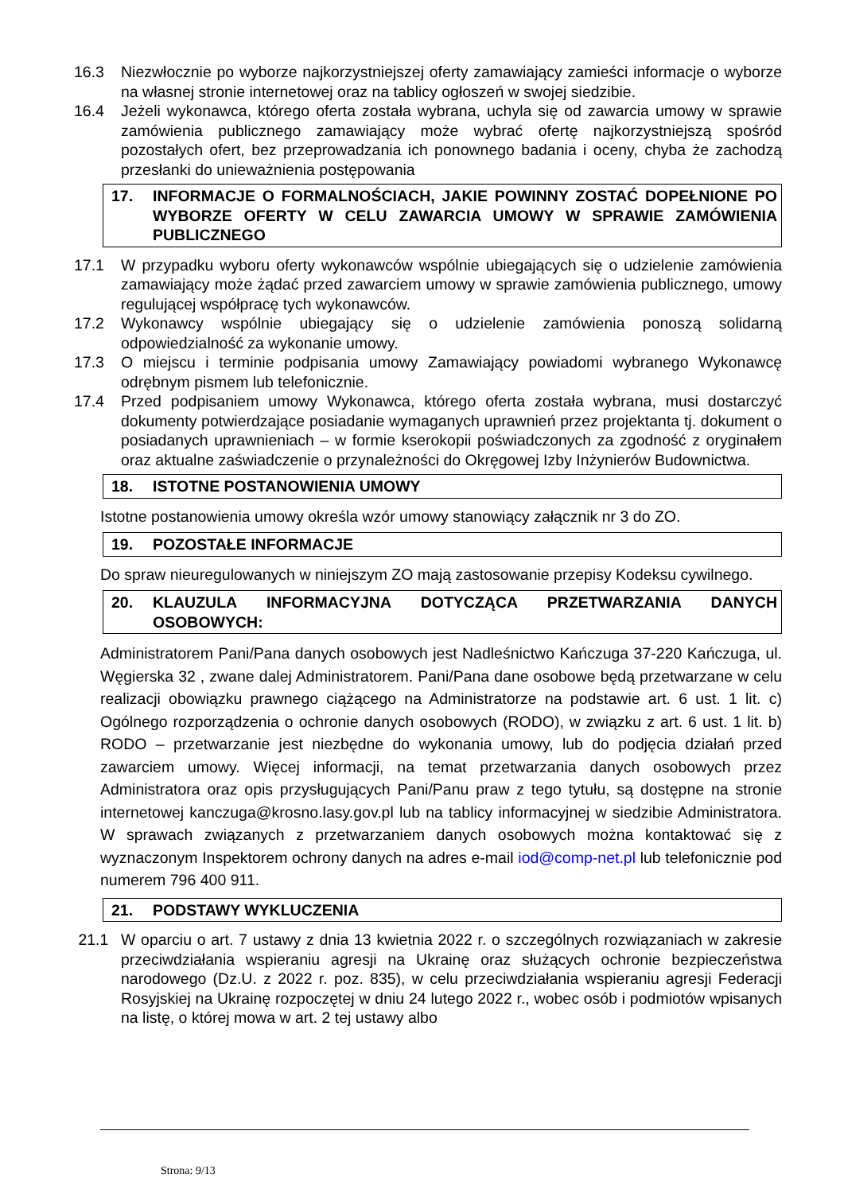16.3 Niezwłocznie po wyborze najkorzystniejszej oferty zamawiający zamieści informacje o wyborze na własnej stronie internetowej oraz na tablicy ogłoszeń w swojej siedzibie.
16.4 Jeżeli wykonawca, którego oferta została wybrana, uchyla się od zawarcia umowy w sprawie zamówienia publicznego zamawiający może wybrać ofertę najkorzystniejszą spośród pozostałych ofert, bez przeprowadzania ich ponownego badania i oceny, chyba że zachodzą przesłanki do unieważnienia postępowania
17. INFORMACJE O FORMALNOŚCIACH, JAKIE POWINNY ZOSTAĆ DOPEŁNIONE PO WYBORZE OFERTY W CELU ZAWARCIA UMOWY W SPRAWIE ZAMÓWIENIA PUBLICZNEGO
17.1 W przypadku wyboru oferty wykonawców wspólnie ubiegających się o udzielenie zamówienia zamawiający może żądać przed zawarciem umowy w sprawie zamówienia publicznego, umowy regulującej współpracę tych wykonawców.
17.2 Wykonawcy wspólnie ubiegający się o udzielenie zamówienia ponoszą solidarną odpowiedzialność za wykonanie umowy.
17.3 O miejscu i terminie podpisania umowy Zamawiający powiadomi wybranego Wykonawcę odrębnym pismem lub telefonicznie.
17.4 Przed podpisaniem umowy Wykonawca, którego oferta została wybrana, musi dostarczyć dokumenty potwierdzające posiadanie wymaganych uprawnień przez projektanta tj. dokument o posiadanych uprawnieniach – w formie kserokopii poświadczonych za zgodność z oryginałem oraz aktualne zaświadczenie o przynależności do Okręgowej Izby Inżynierów Budownictwa.
18. ISTOTNE POSTANOWIENIA UMOWY
Istotne postanowienia umowy określa wzór umowy stanowiący załącznik nr 3 do ZO.
19. POZOSTAŁE INFORMACJE
Do spraw nieuregulowanych w niniejszym ZO mają zastosowanie przepisy Kodeksu cywilnego.
20. KLAUZULA INFORMACYJNA DOTYCZĄCA PRZETWARZANIA DANYCH OSOBOWYCH:
Administratorem Pani/Pana danych osobowych jest Nadleśnictwo Kańczuga 37-220 Kańczuga, ul. Węgierska 32 , zwane dalej Administratorem. Pani/Pana dane osobowe będą przetwarzane w celu realizacji obowiązku prawnego ciążącego na Administratorze na podstawie art. 6 ust. 1 lit. c) Ogólnego rozporządzenia o ochronie danych osobowych (RODO), w związku z art. 6 ust. 1 lit. b) RODO – przetwarzanie jest niezbędne do wykonania umowy, lub do podjęcia działań przed zawarciem umowy. Więcej informacji, na temat przetwarzania danych osobowych przez Administratora oraz opis przysługujących Pani/Panu praw z tego tytułu, są dostępne na stronie internetowej kanczuga@krosno.lasy.gov.pl lub na tablicy informacyjnej w siedzibie Administratora. W sprawach związanych z przetwarzaniem danych osobowych można kontaktować się z wyznaczonym Inspektorem ochrony danych na adres e-mail iod@comp-net.pl lub telefonicznie pod numerem 796 400 911.
21. PODSTAWY WYKLUCZENIA
21.1 W oparciu o art. 7 ustawy z dnia 13 kwietnia 2022 r. o szczególnych rozwiązaniach w zakresie przeciwdziałania wspieraniu agresji na Ukrainę oraz służących ochronie bezpieczeństwa narodowego (Dz.U. z 2022 r. poz. 835), w celu przeciwdziałania wspieraniu agresji Federacji Rosyjskiej na Ukrainę rozpoczętej w dniu 24 lutego 2022 r., wobec osób i podmiotów wpisanych na listę, o której mowa w art. 2 tej ustawy albo
Strona: 9/13